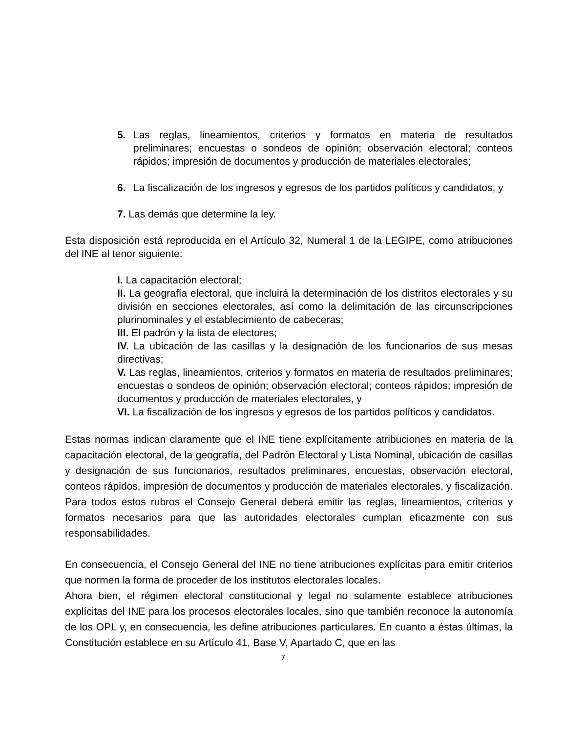5. Las reglas, lineamientos, criterios y formatos en materia de resultados preliminares; encuestas o sondeos de opinión; observación electoral; conteos rápidos; impresión de documentos y producción de materiales electorales;
6. La fiscalización de los ingresos y egresos de los partidos políticos y candidatos, y
7. Las demás que determine la ley.
Esta disposición está reproducida en el Artículo 32, Numeral 1 de la LEGIPE, como atribuciones del INE al tenor siguiente:
I. La capacitación electoral;
II. La geografía electoral, que incluirá la determinación de los distritos electorales y su división en secciones electorales, así como la delimitación de las circunscripciones plurinominales y el establecimiento de cabeceras;
III. El padrón y la lista de electores;
IV. La ubicación de las casillas y la designación de los funcionarios de sus mesas directivas;
V. Las reglas, lineamientos, criterios y formatos en materia de resultados preliminares; encuestas o sondeos de opinión; observación electoral; conteos rápidos; impresión de documentos y producción de materiales electorales, y
VI. La fiscalización de los ingresos y egresos de los partidos políticos y candidatos.
Estas normas indican claramente que el INE tiene explícitamente atribuciones en materia de la capacitación electoral, de la geografía, del Padrón Electoral y Lista Nominal, ubicación de casillas y designación de sus funcionarios, resultados preliminares, encuestas, observación electoral, conteos rápidos, impresión de documentos y producción de materiales electorales, y fiscalización. Para todos estos rubros el Consejo General deberá emitir las reglas, lineamientos, criterios y formatos necesarios para que las autoridades electorales cumplan eficazmente con sus responsabilidades.
En consecuencia, el Consejo General del INE no tiene atribuciones explícitas para emitir criterios que normen la forma de proceder de los institutos electorales locales.
Ahora bien, el régimen electoral constitucional y legal no solamente establece atribuciones explícitas del INE para los procesos electorales locales, sino que también reconoce la autonomía de los OPL y, en consecuencia, les define atribuciones particulares. En cuanto a éstas últimas, la Constitución establece en su Artículo 41, Base V, Apartado C, que en las
7